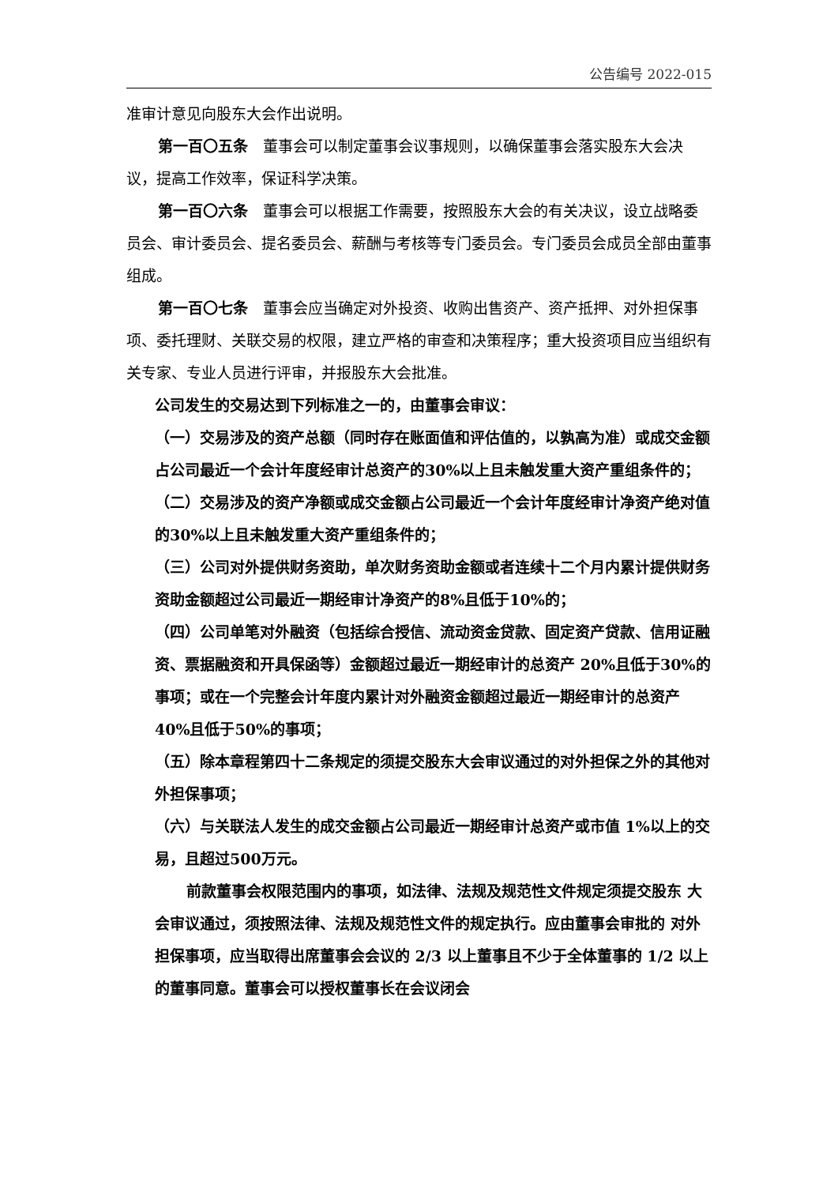公告编号 2022-015
准审计意见向股东大会作出说明。
第一百〇五条　董事会可以制定董事会议事规则，以确保董事会落实股东大会决议，提高工作效率，保证科学决策。
第一百〇六条　董事会可以根据工作需要，按照股东大会的有关决议，设立战略委员会、审计委员会、提名委员会、薪酬与考核等专门委员会。专门委员会成员全部由董事组成。
第一百〇七条　董事会应当确定对外投资、收购出售资产、资产抵押、对外担保事项、委托理财、关联交易的权限，建立严格的审查和决策程序；重大投资项目应当组织有关专家、专业人员进行评审，并报股东大会批准。
公司发生的交易达到下列标准之一的，由董事会审议：
（一）交易涉及的资产总额（同时存在账面值和评估值的，以孰高为准）或成交金额占公司最近一个会计年度经审计总资产的30%以上且未触发重大资产重组条件的；
（二）交易涉及的资产净额或成交金额占公司最近一个会计年度经审计净资产绝对值的30%以上且未触发重大资产重组条件的；
（三）公司对外提供财务资助，单次财务资助金额或者连续十二个月内累计提供财务资助金额超过公司最近一期经审计净资产的8%且低于10%的；
（四）公司单笔对外融资（包括综合授信、流动资金贷款、固定资产贷款、信用证融资、票据融资和开具保函等）金额超过最近一期经审计的总资产 20%且低于30%的事项；或在一个完整会计年度内累计对外融资金额超过最近一期经审计的总资产40%且低于50%的事项；
（五）除本章程第四十二条规定的须提交股东大会审议通过的对外担保之外的其他对外担保事项；
（六）与关联法人发生的成交金额占公司最近一期经审计总资产或市值 1%以上的交易，且超过500万元。
前款董事会权限范围内的事项，如法律、法规及规范性文件规定须提交股东 大会审议通过，须按照法律、法规及规范性文件的规定执行。应由董事会审批的 对外担保事项，应当取得出席董事会会议的 2/3 以上董事且不少于全体董事的 1/2 以上的董事同意。董事会可以授权董事长在会议闭会